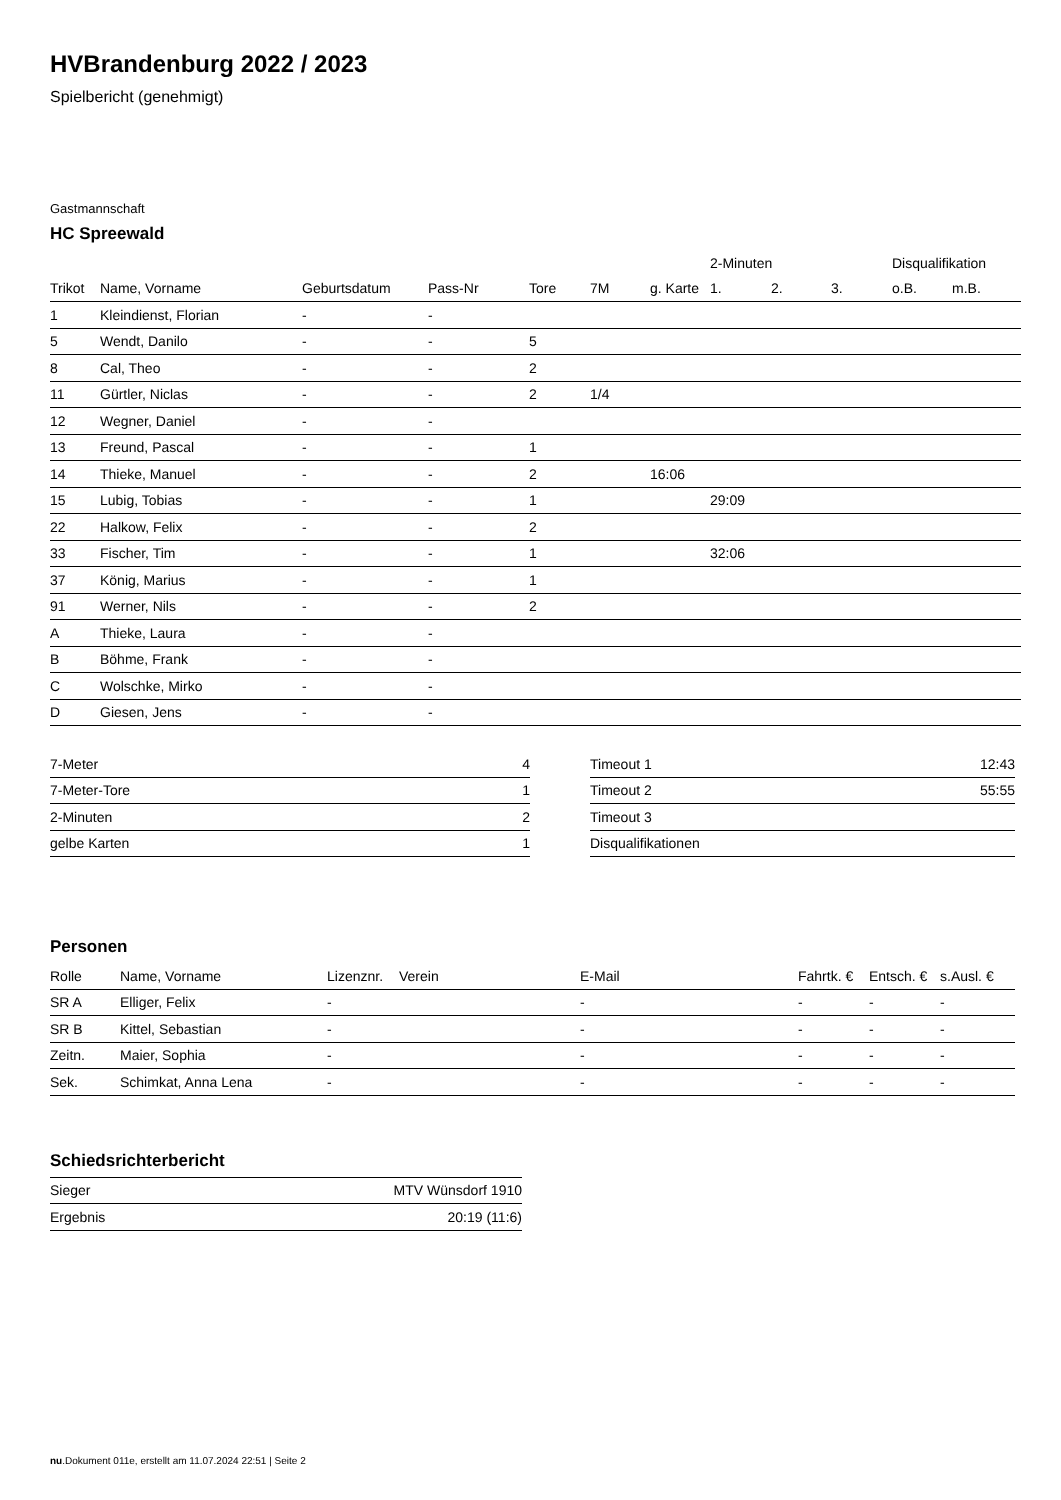HVBrandenburg 2022 / 2023
Spielbericht (genehmigt)
Gastmannschaft
HC Spreewald
| | | | | | | | 2-Minuten | | | Disqualifikation | |
| --- | --- | --- | --- | --- | --- | --- | --- | --- | --- | --- | --- |
| Trikot | Name, Vorname | Geburtsdatum | Pass-Nr | Tore | 7M | g. Karte | 1. | 2. | 3. | o.B. | m.B. |
| 1 | Kleindienst, Florian | - | - | | | | | | | | |
| 5 | Wendt, Danilo | - | - | 5 | | | | | | | |
| 8 | Cal, Theo | - | - | 2 | | | | | | | |
| 11 | Gürtler, Niclas | - | - | 2 | 1/4 | | | | | | |
| 12 | Wegner, Daniel | - | - | | | | | | | | |
| 13 | Freund, Pascal | - | - | 1 | | | | | | | |
| 14 | Thieke, Manuel | - | - | 2 | | 16:06 | | | | | |
| 15 | Lubig, Tobias | - | - | 1 | | | 29:09 | | | | |
| 22 | Halkow, Felix | - | - | 2 | | | | | | | |
| 33 | Fischer, Tim | - | - | 1 | | | 32:06 | | | | |
| 37 | König, Marius | - | - | 1 | | | | | | | |
| 91 | Werner, Nils | - | - | 2 | | | | | | | |
| A | Thieke, Laura | - | - | | | | | | | | |
| B | Böhme, Frank | - | - | | | | | | | | |
| C | Wolschke, Mirko | - | - | | | | | | | | |
| D | Giesen, Jens | - | - | | | | | | | | |
| 7-Meter | 4 |
| 7-Meter-Tore | 1 |
| 2-Minuten | 2 |
| gelbe Karten | 1 |
| Timeout 1 | 12:43 |
| Timeout 2 | 55:55 |
| Timeout 3 | |
| Disqualifikationen | |
Personen
| Rolle | Name, Vorname | Lizenznr. | Verein | E-Mail | Fahrtk. € | Entsch. € | s.Ausl. € |
| --- | --- | --- | --- | --- | --- | --- | --- |
| SR A | Elliger, Felix | - | | - | - | - | - |
| SR B | Kittel, Sebastian | - | | - | - | - | - |
| Zeitn. | Maier, Sophia | - | | - | - | - | - |
| Sek. | Schimkat, Anna Lena | - | | - | - | - | - |
Schiedsrichterbericht
| Sieger | MTV Wünsdorf 1910 |
| Ergebnis | 20:19 (11:6) |
nu.Dokument 011e, erstellt am 11.07.2024 22:51 | Seite 2